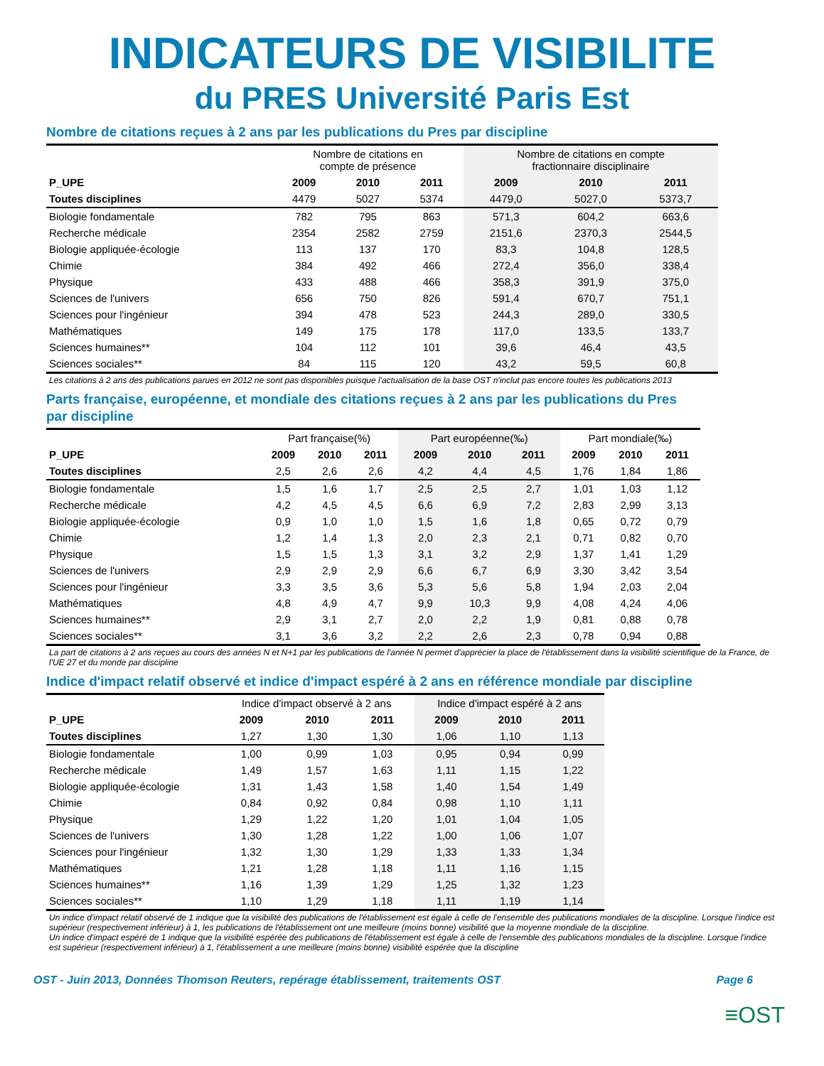INDICATEURS DE VISIBILITE
du PRES Université Paris Est
Nombre de citations reçues à 2 ans par les publications du Pres par discipline
| | Nombre de citations en compte de présence | | | Nombre de citations en compte fractionnaire disciplinaire | | |
| --- | --- | --- | --- | --- | --- | --- |
| P_UPE | 2009 | 2010 | 2011 | 2009 | 2010 | 2011 |
| Toutes disciplines | 4479 | 5027 | 5374 | 4479,0 | 5027,0 | 5373,7 |
| Biologie fondamentale | 782 | 795 | 863 | 571,3 | 604,2 | 663,6 |
| Recherche médicale | 2354 | 2582 | 2759 | 2151,6 | 2370,3 | 2544,5 |
| Biologie appliquée-écologie | 113 | 137 | 170 | 83,3 | 104,8 | 128,5 |
| Chimie | 384 | 492 | 466 | 272,4 | 356,0 | 338,4 |
| Physique | 433 | 488 | 466 | 358,3 | 391,9 | 375,0 |
| Sciences de l'univers | 656 | 750 | 826 | 591,4 | 670,7 | 751,1 |
| Sciences pour l'ingénieur | 394 | 478 | 523 | 244,3 | 289,0 | 330,5 |
| Mathématiques | 149 | 175 | 178 | 117,0 | 133,5 | 133,7 |
| Sciences humaines** | 104 | 112 | 101 | 39,6 | 46,4 | 43,5 |
| Sciences sociales** | 84 | 115 | 120 | 43,2 | 59,5 | 60,8 |
Les citations à 2 ans des publications parues en 2012 ne sont pas disponibles puisque l'actualisation de la base OST n'inclut pas encore toutes les publications 2013
Parts française, européenne, et mondiale des citations reçues à 2 ans par les publications du Pres
par discipline
| | Part française(%) | | | Part européenne(‰) | | | Part mondiale(‰) | | |
| --- | --- | --- | --- | --- | --- | --- | --- | --- | --- |
| P_UPE | 2009 | 2010 | 2011 | 2009 | 2010 | 2011 | 2009 | 2010 | 2011 |
| Toutes disciplines | 2,5 | 2,6 | 2,6 | 4,2 | 4,4 | 4,5 | 1,76 | 1,84 | 1,86 |
| Biologie fondamentale | 1,5 | 1,6 | 1,7 | 2,5 | 2,5 | 2,7 | 1,01 | 1,03 | 1,12 |
| Recherche médicale | 4,2 | 4,5 | 4,5 | 6,6 | 6,9 | 7,2 | 2,83 | 2,99 | 3,13 |
| Biologie appliquée-écologie | 0,9 | 1,0 | 1,0 | 1,5 | 1,6 | 1,8 | 0,65 | 0,72 | 0,79 |
| Chimie | 1,2 | 1,4 | 1,3 | 2,0 | 2,3 | 2,1 | 0,71 | 0,82 | 0,70 |
| Physique | 1,5 | 1,5 | 1,3 | 3,1 | 3,2 | 2,9 | 1,37 | 1,41 | 1,29 |
| Sciences de l'univers | 2,9 | 2,9 | 2,9 | 6,6 | 6,7 | 6,9 | 3,30 | 3,42 | 3,54 |
| Sciences pour l'ingénieur | 3,3 | 3,5 | 3,6 | 5,3 | 5,6 | 5,8 | 1,94 | 2,03 | 2,04 |
| Mathématiques | 4,8 | 4,9 | 4,7 | 9,9 | 10,3 | 9,9 | 4,08 | 4,24 | 4,06 |
| Sciences humaines** | 2,9 | 3,1 | 2,7 | 2,0 | 2,2 | 1,9 | 0,81 | 0,88 | 0,78 |
| Sciences sociales** | 3,1 | 3,6 | 3,2 | 2,2 | 2,6 | 2,3 | 0,78 | 0,94 | 0,88 |
La part de citations à 2 ans reçues au cours des années N et N+1 par les publications de l'année N permet d'apprécier la place de l'établissement dans la visibilité scientifique de la France, de l'UE 27 et du monde par discipline
Indice d'impact relatif observé et indice d'impact espéré à 2 ans en référence mondiale par discipline
| | Indice d'impact observé à 2 ans | | | Indice d'impact espéré à 2 ans | | |
| --- | --- | --- | --- | --- | --- | --- |
| P_UPE | 2009 | 2010 | 2011 | 2009 | 2010 | 2011 |
| Toutes disciplines | 1,27 | 1,30 | 1,30 | 1,06 | 1,10 | 1,13 |
| Biologie fondamentale | 1,00 | 0,99 | 1,03 | 0,95 | 0,94 | 0,99 |
| Recherche médicale | 1,49 | 1,57 | 1,63 | 1,11 | 1,15 | 1,22 |
| Biologie appliquée-écologie | 1,31 | 1,43 | 1,58 | 1,40 | 1,54 | 1,49 |
| Chimie | 0,84 | 0,92 | 0,84 | 0,98 | 1,10 | 1,11 |
| Physique | 1,29 | 1,22 | 1,20 | 1,01 | 1,04 | 1,05 |
| Sciences de l'univers | 1,30 | 1,28 | 1,22 | 1,00 | 1,06 | 1,07 |
| Sciences pour l'ingénieur | 1,32 | 1,30 | 1,29 | 1,33 | 1,33 | 1,34 |
| Mathématiques | 1,21 | 1,28 | 1,18 | 1,11 | 1,16 | 1,15 |
| Sciences humaines** | 1,16 | 1,39 | 1,29 | 1,25 | 1,32 | 1,23 |
| Sciences sociales** | 1,10 | 1,29 | 1,18 | 1,11 | 1,19 | 1,14 |
Un indice d'impact relatif observé de 1 indique que la visibilité des publications de l'établissement est égale à celle de l'ensemble des publications mondiales de la discipline. Lorsque l'indice est supérieur (respectivement inférieur) à 1, les publications de l'établissement ont une meilleure (moins bonne) visibilité que la moyenne mondiale de la discipline.
Un indice d'impact espéré de 1 indique que la visibilité espérée des publications de l'établissement est égale à celle de l'ensemble des publications mondiales de la discipline. Lorsque l'indice est supérieur (respectivement inférieur) à 1, l'établissement a une meilleure (moins bonne) visibilité espérée que la discipline
≡OST
OST - Juin 2013, Données Thomson Reuters, repérage établissement, traitements OST Page 6